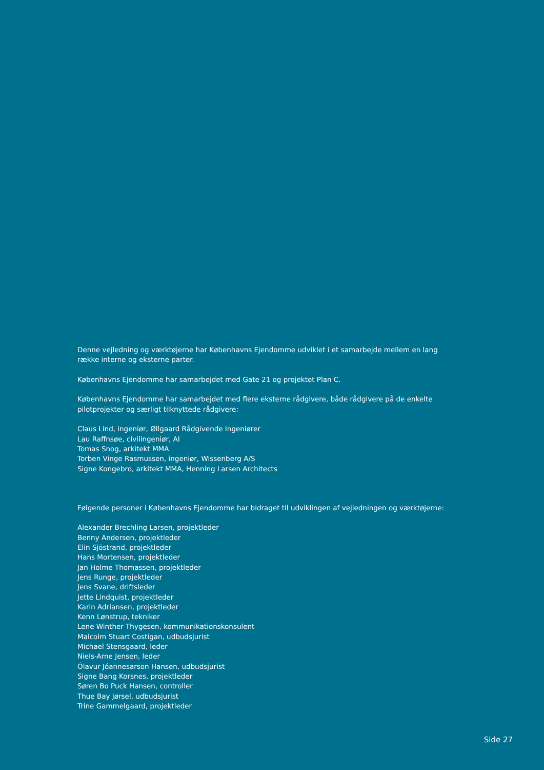Denne vejledning og værktøjerne har Københavns Ejendomme udviklet i et samarbejde mellem en lang række interne og eksterne parter.
Københavns Ejendomme har samarbejdet med Gate 21 og projektet Plan C.
Københavns Ejendomme har samarbejdet med flere eksterne rådgivere, både rådgivere på de enkelte pilotprojekter og særligt tilknyttede rådgivere:
Claus Lind, ingeniør, Øllgaard Rådgivende Ingeniører
Lau Raffnsøe, civilingeniør, AI
Tomas Snog, arkitekt MMA
Torben Vinge Rasmussen, ingeniør, Wissenberg A/S
Signe Kongebro, arkitekt MMA, Henning Larsen Architects
Følgende personer i Københavns Ejendomme har bidraget til udviklingen af vejledningen og værktøjerne:
Alexander Brechling Larsen, projektleder
Benny Andersen, projektleder
Elin Sjöstrand, projektleder
Hans Mortensen, projektleder
Jan Holme Thomassen, projektleder
Jens Runge, projektleder
Jens Svane, driftsleder
Jette Lindquist, projektleder
Karin Adriansen, projektleder
Kenn Lønstrup, tekniker
Lene Winther Thygesen, kommunikationskonsulent
Malcolm Stuart Costigan, udbudsjurist
Michael Stensgaard, leder
Niels-Arne Jensen, leder
Ólavur Jóannesarson Hansen, udbudsjurist
Signe Bang Korsnes, projektleder
Søren Bo Puck Hansen, controller
Thue Bay Jørsel, udbudsjurist
Trine Gammelgaard, projektleder
Side 27